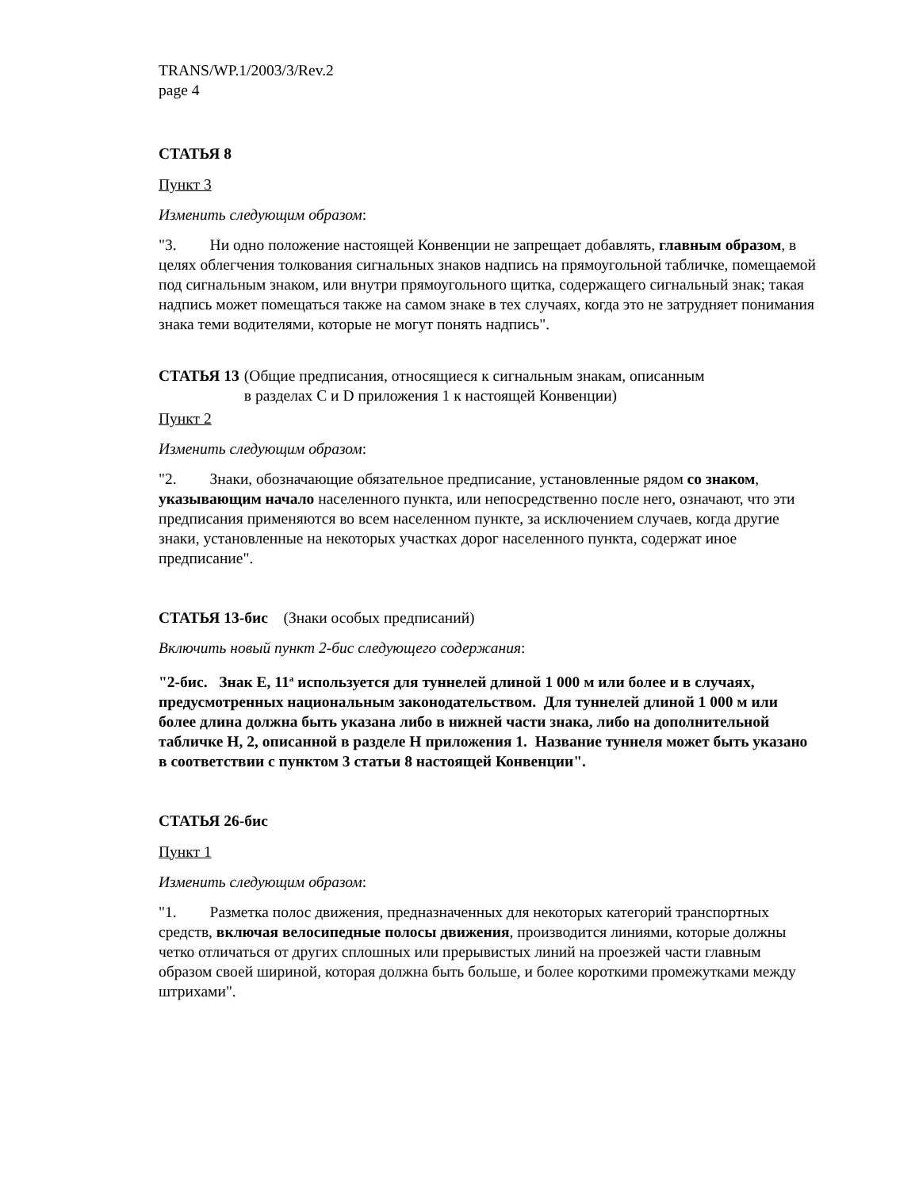TRANS/WP.1/2003/3/Rev.2
page 4
СТАТЬЯ 8
Пункт 3
Изменить следующим образом:
"3. Ни одно положение настоящей Конвенции не запрещает добавлять, главным образом, в целях облегчения толкования сигнальных знаков надпись на прямоугольной табличке, помещаемой под сигнальным знаком, или внутри прямоугольного щитка, содержащего сигнальный знак; такая надпись может помещаться также на самом знаке в тех случаях, когда это не затрудняет понимания знака теми водителями, которые не могут понять надпись".
СТАТЬЯ 13 (Общие предписания, относящиеся к сигнальным знакам, описанным
в разделах C и D приложения 1 к настоящей Конвенции)
Пункт 2
Изменить следующим образом:
"2. Знаки, обозначающие обязательное предписание, установленные рядом со знаком, указывающим начало населенного пункта, или непосредственно после него, означают, что эти предписания применяются во всем населенном пункте, за исключением случаев, когда другие знаки, установленные на некоторых участках дорог населенного пункта, содержат иное предписание".
СТАТЬЯ 13-бис (Знаки особых предписаний)
Включить новый пункт 2-бис следующего содержания:
"2-бис. Знак E, 11<sup>a</sup> используется для туннелей длиной 1 000 м или более и в случаях, предусмотренных национальным законодательством. Для туннелей длиной 1 000 м или более длина должна быть указана либо в нижней части знака, либо на дополнительной табличке H, 2, описанной в разделе H приложения 1. Название туннеля может быть указано в соответствии с пунктом 3 статьи 8 настоящей Конвенции".
СТАТЬЯ 26-бис
Пункт 1
Изменить следующим образом:
"1. Разметка полос движения, предназначенных для некоторых категорий транспортных средств, включая велосипедные полосы движения, производится линиями, которые должны четко отличаться от других сплошных или прерывистых линий на проезжей части главным образом своей шириной, которая должна быть больше, и более короткими промежутками между штрихами".